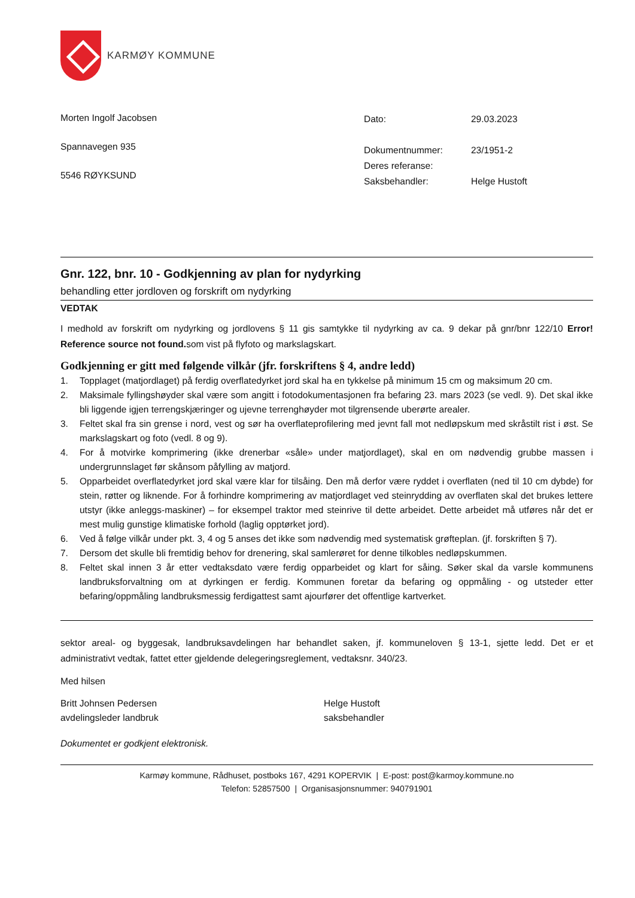KARMØY KOMMUNE
Morten Ingolf Jacobsen
Spannavegen 935
5546 RØYKSUND
| Dato: | 29.03.2023 |
| Dokumentnummer: | 23/1951-2 |
| Deres referanse: | |
| Saksbehandler: | Helge Hustoft |
Gnr. 122, bnr. 10 - Godkjenning av plan for nydyrking
behandling etter jordloven og forskrift om nydyrking
VEDTAK
I medhold av forskrift om nydyrking og jordlovens § 11 gis samtykke til nydyrking av ca. 9 dekar på gnr/bnr 122/10 Error! Reference source not found. som vist på flyfoto og markslagskart.
Godkjenning er gitt med følgende vilkår (jfr. forskriftens § 4, andre ledd)
1. Topplaget (matjordlaget) på ferdig overflatedyrket jord skal ha en tykkelse på minimum 15 cm og maksimum 20 cm.
2. Maksimale fyllingshøyder skal være som angitt i fotodokumentasjonen fra befaring 23. mars 2023 (se vedl. 9). Det skal ikke bli liggende igjen terrengskjæringer og ujevne terrenghøyder mot tilgrensende uberørte arealer.
3. Feltet skal fra sin grense i nord, vest og sør ha overflateprofilering med jevnt fall mot nedløpskum med skråstilt rist i øst. Se markslagskart og foto (vedl. 8 og 9).
4. For å motvirke komprimering (ikke drenerbar «såle» under matjordlaget), skal en om nødvendig grubbe massen i undergrunnslaget før skånsom påfylling av matjord.
5. Opparbeidet overflatedyrket jord skal være klar for tilsåing. Den må derfor være ryddet i overflaten (ned til 10 cm dybde) for stein, røtter og liknende. For å forhindre komprimering av matjordlaget ved steinrydding av overflaten skal det brukes lettere utstyr (ikke anleggs-maskiner) – for eksempel traktor med steinrive til dette arbeidet. Dette arbeidet må utføres når det er mest mulig gunstige klimatiske forhold (laglig opptørket jord).
6. Ved å følge vilkår under pkt. 3, 4 og 5 anses det ikke som nødvendig med systematisk grøfteplan. (jf. forskriften § 7).
7. Dersom det skulle bli fremtidig behov for drenering, skal samlerøret for denne tilkobles nedløpskummen.
8. Feltet skal innen 3 år etter vedtaksdato være ferdig opparbeidet og klart for såing. Søker skal da varsle kommunens landbruksforvaltning om at dyrkingen er ferdig. Kommunen foretar da befaring og oppmåling - og utsteder etter befaring/oppmåling landbruksmessig ferdigattest samt ajourfører det offentlige kartverket.
sektor areal- og byggesak, landbruksavdelingen har behandlet saken, jf. kommuneloven § 13-1, sjette ledd. Det er et administrativt vedtak, fattet etter gjeldende delegeringsreglement, vedtaksnr. 340/23.
Med hilsen
Britt Johnsen Pedersen
avdelingsleder landbruk
Helge Hustoft
saksbehandler
Dokumentet er godkjent elektronisk.
Karmøy kommune, Rådhuset, postboks 167, 4291 KOPERVIK | E-post: post@karmoy.kommune.no
Telefon: 52857500 | Organisasjonsnummer: 940791901